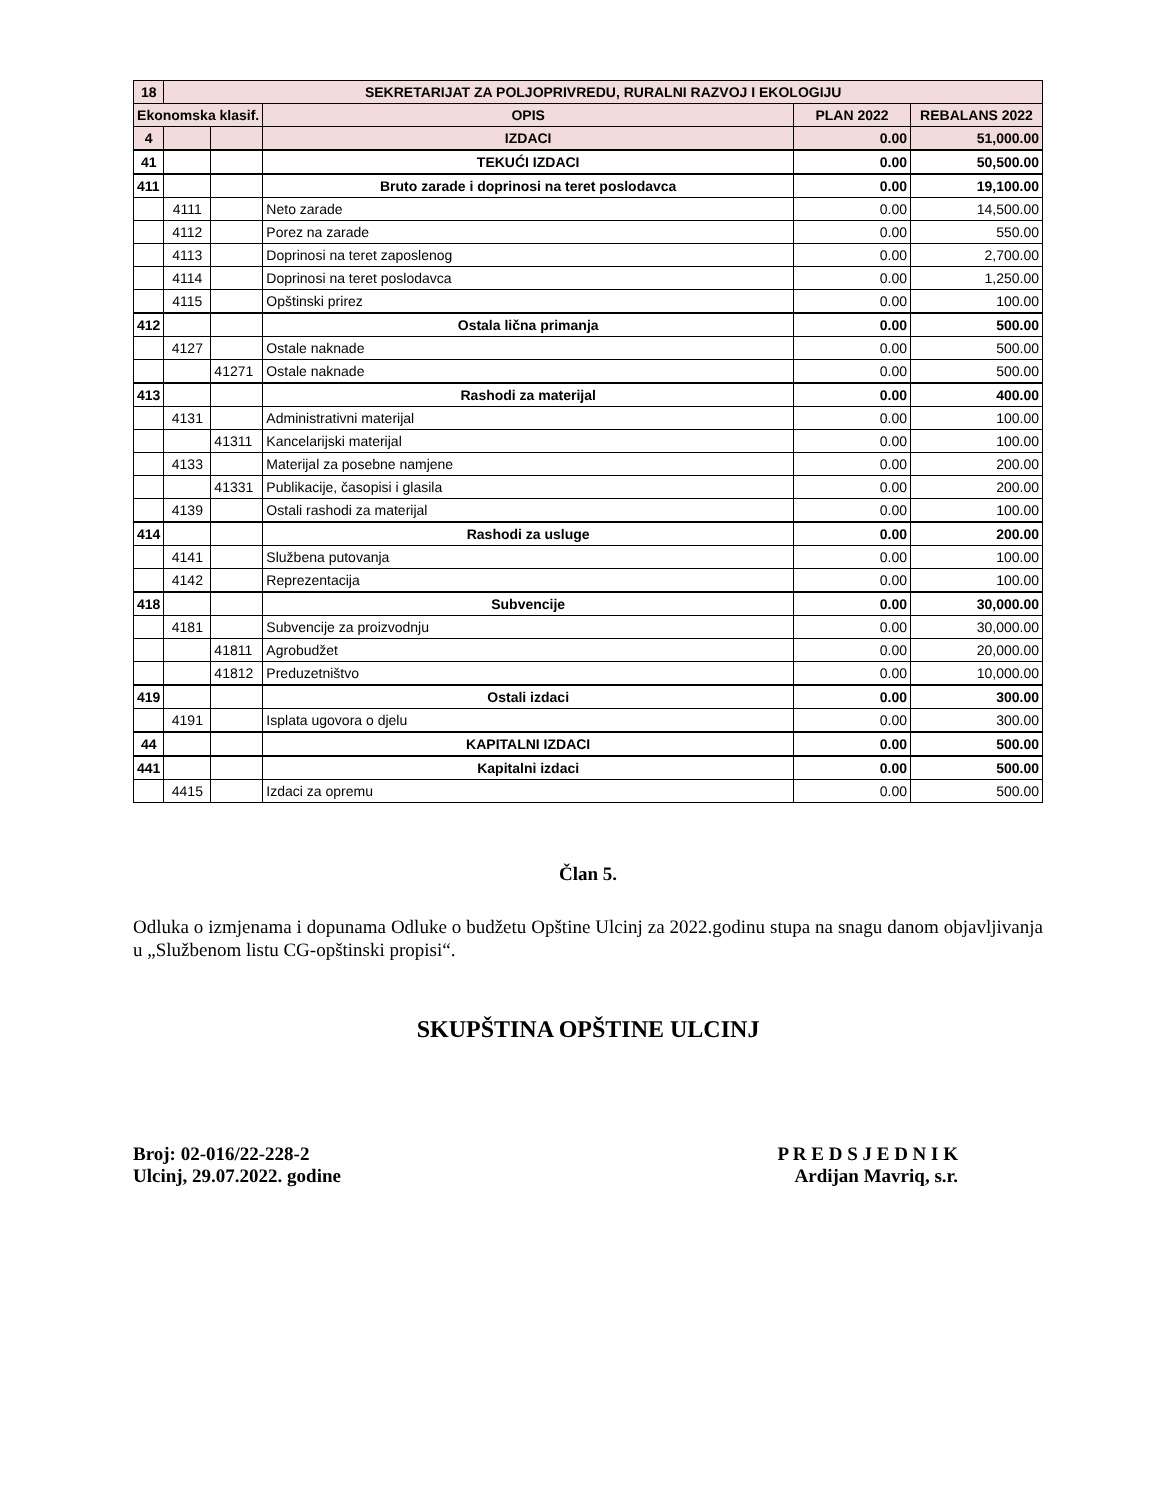| 18 | SEKRETARIJAT ZA POLJOPRIVREDU, RURALNI RAZVOJ I EKOLOGIJU | | | | |
| --- | --- | --- | --- | --- | --- |
| Ekonomska klasif. | | | OPIS | PLAN 2022 | REBALANS 2022 |
| 4 | | | IZDACI | 0.00 | 51,000.00 |
| 41 | | | TEKUĆI IZDACI | 0.00 | 50,500.00 |
| 411 | | | Bruto zarade i doprinosi na teret poslodavca | 0.00 | 19,100.00 |
| | 4111 | | Neto zarade | 0.00 | 14,500.00 |
| | 4112 | | Porez na zarade | 0.00 | 550.00 |
| | 4113 | | Doprinosi na teret zaposlenog | 0.00 | 2,700.00 |
| | 4114 | | Doprinosi na teret poslodavca | 0.00 | 1,250.00 |
| | 4115 | | Opštinski prirez | 0.00 | 100.00 |
| 412 | | | Ostala lična primanja | 0.00 | 500.00 |
| | 4127 | | Ostale naknade | 0.00 | 500.00 |
| | | 41271 | Ostale naknade | 0.00 | 500.00 |
| 413 | | | Rashodi za materijal | 0.00 | 400.00 |
| | 4131 | | Administrativni materijal | 0.00 | 100.00 |
| | | 41311 | Kancelarijski materijal | 0.00 | 100.00 |
| | 4133 | | Materijal za posebne namjene | 0.00 | 200.00 |
| | | 41331 | Publikacije, časopisi i glasila | 0.00 | 200.00 |
| | 4139 | | Ostali rashodi za materijal | 0.00 | 100.00 |
| 414 | | | Rashodi za usluge | 0.00 | 200.00 |
| | 4141 | | Službena putovanja | 0.00 | 100.00 |
| | 4142 | | Reprezentacija | 0.00 | 100.00 |
| 418 | | | Subvencije | 0.00 | 30,000.00 |
| | 4181 | | Subvencije za proizvodnju | 0.00 | 30,000.00 |
| | | 41811 | Agrobudžet | 0.00 | 20,000.00 |
| | | 41812 | Preduzetništvo | 0.00 | 10,000.00 |
| 419 | | | Ostali izdaci | 0.00 | 300.00 |
| | 4191 | | Isplata ugovora o djelu | 0.00 | 300.00 |
| 44 | | | KAPITALNI IZDACI | 0.00 | 500.00 |
| 441 | | | Kapitalni izdaci | 0.00 | 500.00 |
| | 4415 | | Izdaci za opremu | 0.00 | 500.00 |
Član 5.
Odluka o izmjenama i dopunama Odluke o budžetu Opštine Ulcinj za 2022.godinu stupa na snagu danom objavljivanja u „Službenom listu CG-opštinski propisi“.
SKUPŠTINA OPŠTINE ULCINJ
Broj: 02-016/22-228-2
Ulcinj, 29.07.2022. godine
P R E D S J E D N I K
Ardijan Mavriq, s.r.